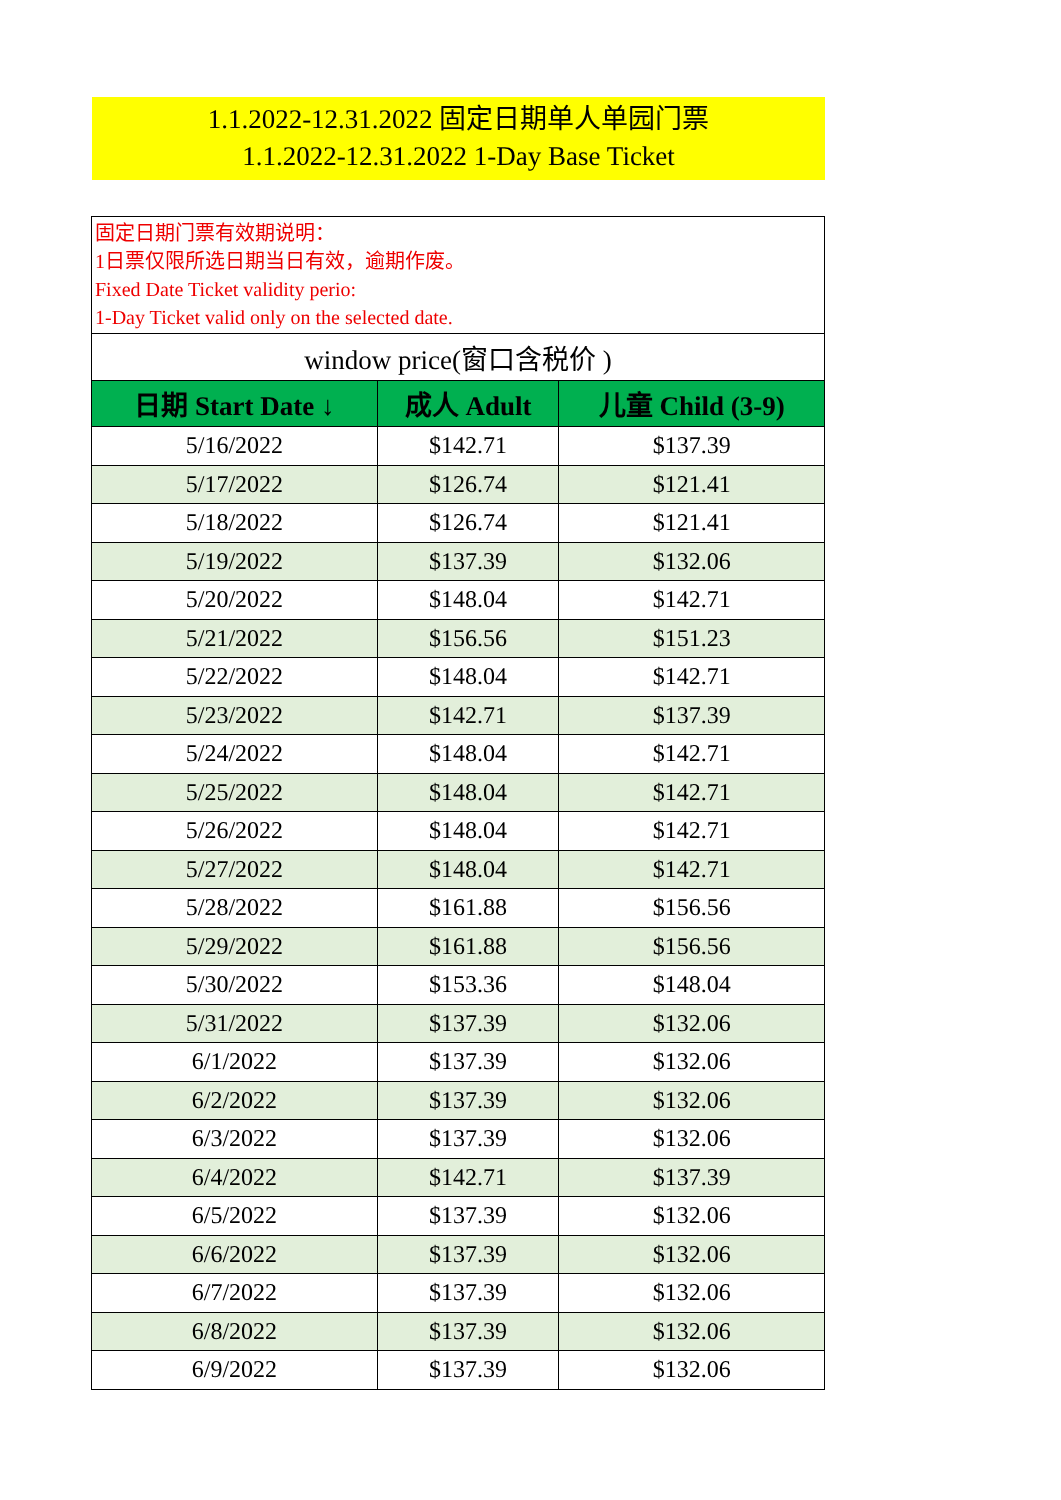1.1.2022-12.31.2022 固定日期单人单园门票
1.1.2022-12.31.2022 1-Day Base Ticket
| 固定日期门票有效期说明： 1日票仅限所选日期当日有效，逾期作废。 Fixed Date Ticket validity perio: 1-Day Ticket valid only on the selected date. | | |
| window price(窗口含税价 ) | | |
| 日期 Start Date ↓ | 成人 Adult | 儿童 Child (3-9) |
| 5/16/2022 | $142.71 | $137.39 |
| 5/17/2022 | $126.74 | $121.41 |
| 5/18/2022 | $126.74 | $121.41 |
| 5/19/2022 | $137.39 | $132.06 |
| 5/20/2022 | $148.04 | $142.71 |
| 5/21/2022 | $156.56 | $151.23 |
| 5/22/2022 | $148.04 | $142.71 |
| 5/23/2022 | $142.71 | $137.39 |
| 5/24/2022 | $148.04 | $142.71 |
| 5/25/2022 | $148.04 | $142.71 |
| 5/26/2022 | $148.04 | $142.71 |
| 5/27/2022 | $148.04 | $142.71 |
| 5/28/2022 | $161.88 | $156.56 |
| 5/29/2022 | $161.88 | $156.56 |
| 5/30/2022 | $153.36 | $148.04 |
| 5/31/2022 | $137.39 | $132.06 |
| 6/1/2022 | $137.39 | $132.06 |
| 6/2/2022 | $137.39 | $132.06 |
| 6/3/2022 | $137.39 | $132.06 |
| 6/4/2022 | $142.71 | $137.39 |
| 6/5/2022 | $137.39 | $132.06 |
| 6/6/2022 | $137.39 | $132.06 |
| 6/7/2022 | $137.39 | $132.06 |
| 6/8/2022 | $137.39 | $132.06 |
| 6/9/2022 | $137.39 | $132.06 |